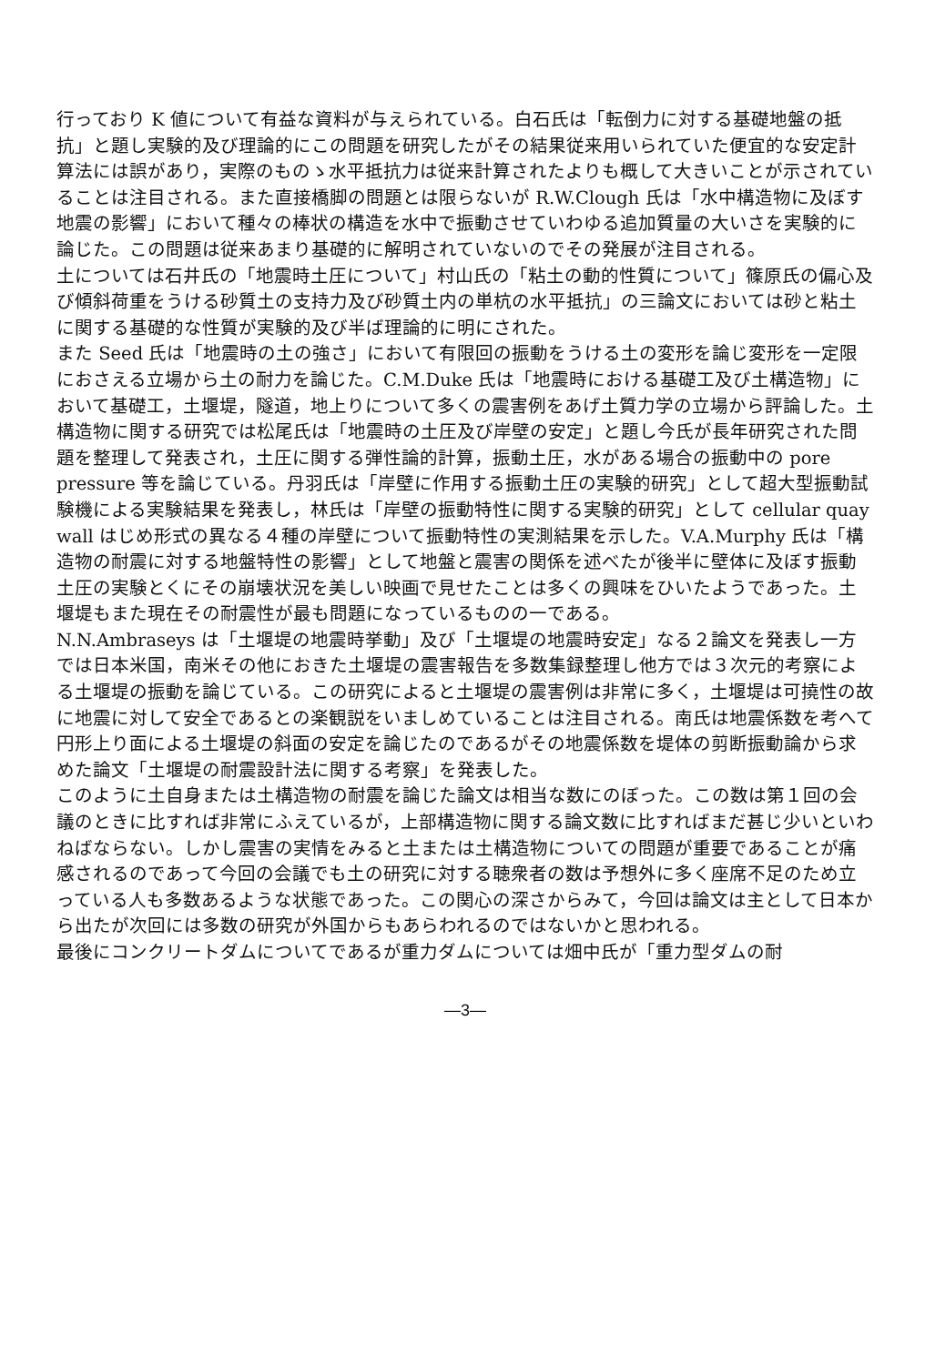行っており K 値について有益な資料が与えられている。白石氏は「転倒力に対する基礎地盤の抵抗」と題し実験的及び理論的にこの問題を研究したがその結果従来用いられていた便宜的な安定計算法には誤があり，実際のものゝ水平抵抗力は従来計算されたよりも概して大きいことが示されていることは注目される。また直接橋脚の問題とは限らないが R.W.Clough 氏は「水中構造物に及ぼす地震の影響」において種々の棒状の構造を水中で振動させていわゆる追加質量の大いさを実験的に論じた。この問題は従来あまり基礎的に解明されていないのでその発展が注目される。
土については石井氏の「地震時土圧について」村山氏の「粘土の動的性質について」篠原氏の偏心及び傾斜荷重をうける砂質土の支持力及び砂質土内の単杭の水平抵抗」の三論文においては砂と粘土に関する基礎的な性質が実験的及び半ば理論的に明にされた。
また Seed 氏は「地震時の土の強さ」において有限回の振動をうける土の変形を論じ変形を一定限におさえる立場から土の耐力を論じた。C.M.Duke 氏は「地震時における基礎工及び土構造物」において基礎工，土堰堤，隧道，地上りについて多くの震害例をあげ土質力学の立場から評論した。土構造物に関する研究では松尾氏は「地震時の土圧及び岸壁の安定」と題し今氏が長年研究された問題を整理して発表され，土圧に関する弾性論的計算，振動土圧，水がある場合の振動中の pore pressure 等を論じている。丹羽氏は「岸壁に作用する振動土圧の実験的研究」として超大型振動試験機による実験結果を発表し，林氏は「岸壁の振動特性に関する実験的研究」として cellular quay wall はじめ形式の異なる４種の岸壁について振動特性の実測結果を示した。V.A.Murphy 氏は「構造物の耐震に対する地盤特性の影響」として地盤と震害の関係を述べたが後半に壁体に及ぼす振動土圧の実験とくにその崩壊状況を美しい映画で見せたことは多くの興味をひいたようであった。土堰堤もまた現在その耐震性が最も問題になっているものの一である。
N.N.Ambraseys は「土堰堤の地震時挙動」及び「土堰堤の地震時安定」なる２論文を発表し一方では日本米国，南米その他におきた土堰堤の震害報告を多数集録整理し他方では３次元的考察による土堰堤の振動を論じている。この研究によると土堰堤の震害例は非常に多く，土堰堤は可撓性の故に地震に対して安全であるとの楽観説をいましめていることは注目される。南氏は地震係数を考へて円形上り面による土堰堤の斜面の安定を論じたのであるがその地震係数を堤体の剪断振動論から求めた論文「土堰堤の耐震設計法に関する考察」を発表した。
このように土自身または土構造物の耐震を論じた論文は相当な数にのぼった。この数は第１回の会議のときに比すれば非常にふえているが，上部構造物に関する論文数に比すればまだ甚じ少いといわねばならない。しかし震害の実情をみると土または土構造物についての問題が重要であることが痛感されるのであって今回の会議でも土の研究に対する聴衆者の数は予想外に多く座席不足のため立っている人も多数あるような状態であった。この関心の深さからみて，今回は論文は主として日本から出たが次回には多数の研究が外国からもあらわれるのではないかと思われる。
最後にコンクリートダムについてであるが重力ダムについては畑中氏が「重力型ダムの耐
—3—